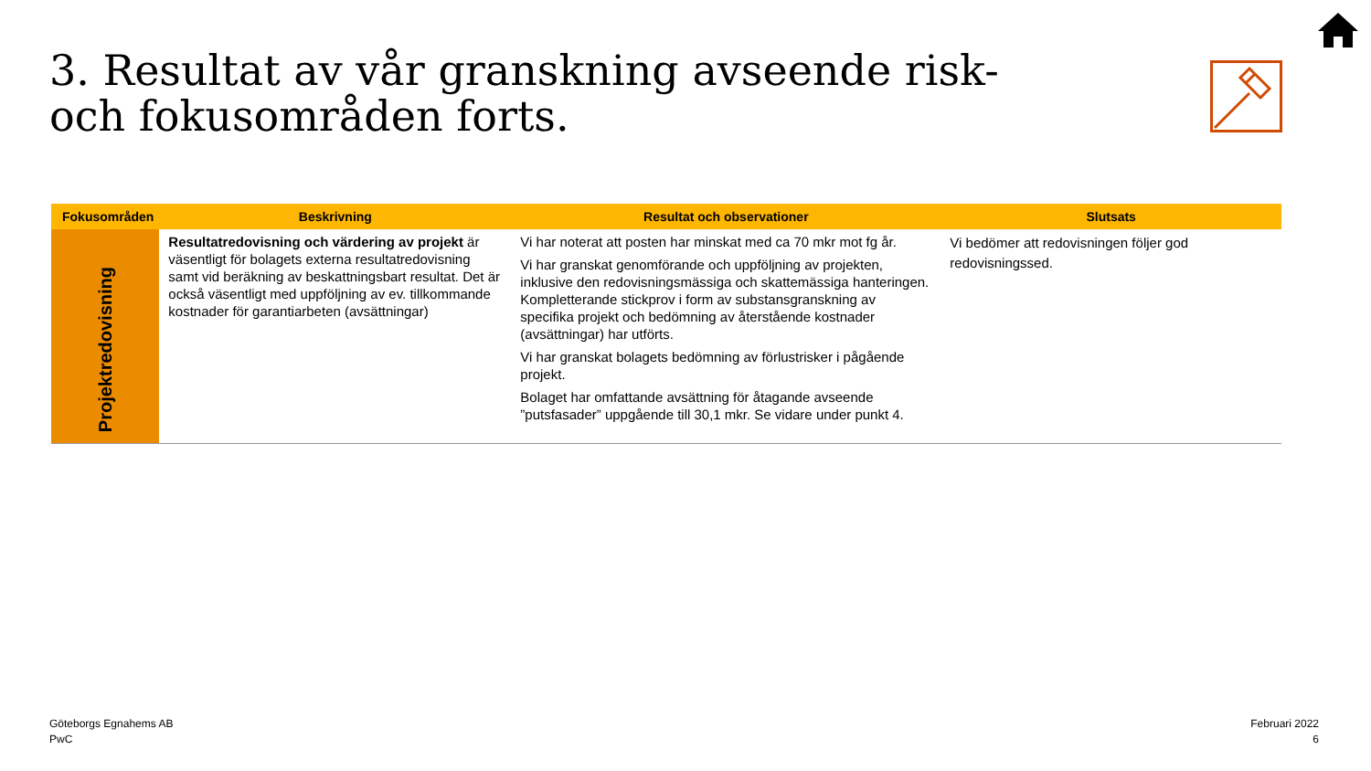3. Resultat av vår granskning avseende risk- och fokusområden forts.
| Fokusområden | Beskrivning | Resultat och observationer | Slutsats |
| --- | --- | --- | --- |
| Projektredovisning | Resultatredovisning och värdering av projekt är väsentligt för bolagets externa resultatredovisning samt vid beräkning av beskattningsbart resultat. Det är också väsentligt med uppföljning av ev. tillkommande kostnader för garantiarbeten (avsättningar) | Vi har noterat att posten har minskat med ca 70 mkr mot fg år. Vi har granskat genomförande och uppföljning av projekten, inklusive den redovisningsmässiga och skattemässiga hanteringen. Kompletterande stickprov i form av substansgranskning av specifika projekt och bedömning av återstående kostnader (avsättningar) har utförts. Vi har granskat bolagets bedömning av förlustrisker i pågående projekt. Bolaget har omfattande avsättning för åtagande avseende ”putsfasader” uppgående till 30,1 mkr. Se vidare under punkt 4. | Vi bedömer att redovisningen följer god redovisningssed. |
Göteborgs Egnahems AB
PwC
Februari 2022
6